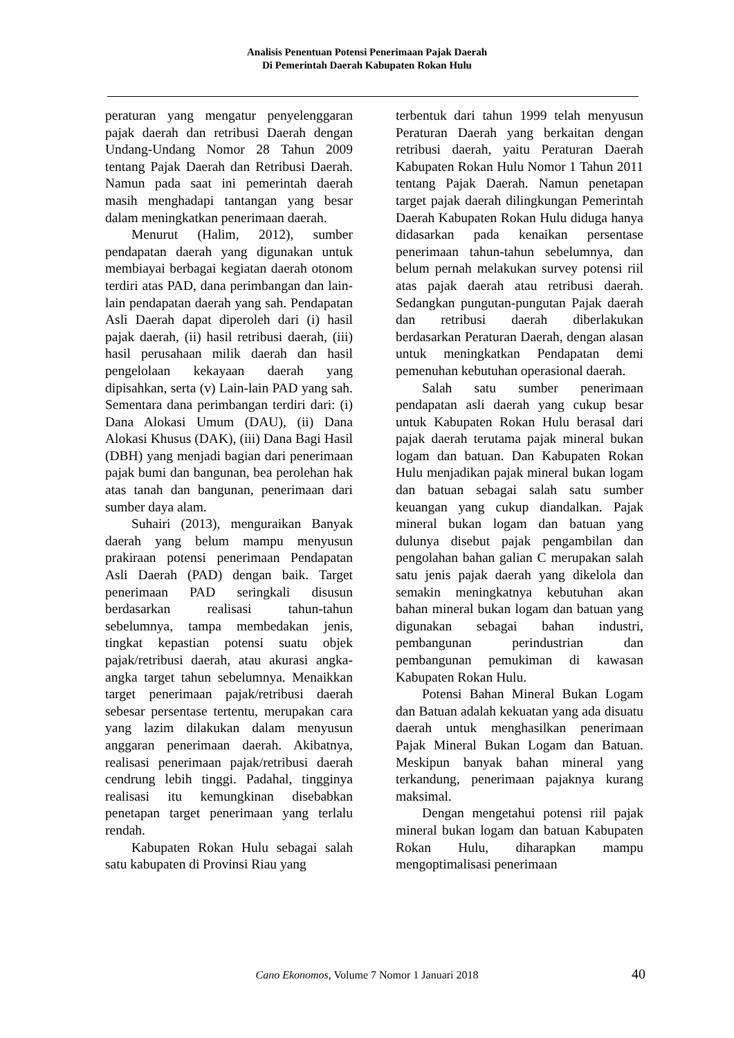Analisis Penentuan Potensi Penerimaan Pajak Daerah
Di Pemerintah Daerah Kabupaten Rokan Hulu
peraturan yang mengatur penyelenggaran pajak daerah dan retribusi Daerah dengan Undang-Undang Nomor 28 Tahun 2009 tentang Pajak Daerah dan Retribusi Daerah. Namun pada saat ini pemerintah daerah masih menghadapi tantangan yang besar dalam meningkatkan penerimaan daerah.
Menurut (Halim, 2012), sumber pendapatan daerah yang digunakan untuk membiayai berbagai kegiatan daerah otonom terdiri atas PAD, dana perimbangan dan lain-lain pendapatan daerah yang sah. Pendapatan Asli Daerah dapat diperoleh dari (i) hasil pajak daerah, (ii) hasil retribusi daerah, (iii) hasil perusahaan milik daerah dan hasil pengelolaan kekayaan daerah yang dipisahkan, serta (v) Lain-lain PAD yang sah. Sementara dana perimbangan terdiri dari: (i) Dana Alokasi Umum (DAU), (ii) Dana Alokasi Khusus (DAK), (iii) Dana Bagi Hasil (DBH) yang menjadi bagian dari penerimaan pajak bumi dan bangunan, bea perolehan hak atas tanah dan bangunan, penerimaan dari sumber daya alam.
Suhairi (2013), menguraikan Banyak daerah yang belum mampu menyusun prakiraan potensi penerimaan Pendapatan Asli Daerah (PAD) dengan baik. Target penerimaan PAD seringkali disusun berdasarkan realisasi tahun-tahun sebelumnya, tampa membedakan jenis, tingkat kepastian potensi suatu objek pajak/retribusi daerah, atau akurasi angka-angka target tahun sebelumnya. Menaikkan target penerimaan pajak/retribusi daerah sebesar persentase tertentu, merupakan cara yang lazim dilakukan dalam menyusun anggaran penerimaan daerah. Akibatnya, realisasi penerimaan pajak/retribusi daerah cendrung lebih tinggi. Padahal, tingginya realisasi itu kemungkinan disebabkan penetapan target penerimaan yang terlalu rendah.
Kabupaten Rokan Hulu sebagai salah satu kabupaten di Provinsi Riau yang
terbentuk dari tahun 1999 telah menyusun Peraturan Daerah yang berkaitan dengan retribusi daerah, yaitu Peraturan Daerah Kabupaten Rokan Hulu Nomor 1 Tahun 2011 tentang Pajak Daerah. Namun penetapan target pajak daerah dilingkungan Pemerintah Daerah Kabupaten Rokan Hulu diduga hanya didasarkan pada kenaikan persentase penerimaan tahun-tahun sebelumnya, dan belum pernah melakukan survey potensi riil atas pajak daerah atau retribusi daerah. Sedangkan pungutan-pungutan Pajak daerah dan retribusi daerah diberlakukan berdasarkan Peraturan Daerah, dengan alasan untuk meningkatkan Pendapatan demi pemenuhan kebutuhan operasional daerah.
Salah satu sumber penerimaan pendapatan asli daerah yang cukup besar untuk Kabupaten Rokan Hulu berasal dari pajak daerah terutama pajak mineral bukan logam dan batuan. Dan Kabupaten Rokan Hulu menjadikan pajak mineral bukan logam dan batuan sebagai salah satu sumber keuangan yang cukup diandalkan. Pajak mineral bukan logam dan batuan yang dulunya disebut pajak pengambilan dan pengolahan bahan galian C merupakan salah satu jenis pajak daerah yang dikelola dan semakin meningkatnya kebutuhan akan bahan mineral bukan logam dan batuan yang digunakan sebagai bahan industri, pembangunan perindustrian dan pembangunan pemukiman di kawasan Kabupaten Rokan Hulu.
Potensi Bahan Mineral Bukan Logam dan Batuan adalah kekuatan yang ada disuatu daerah untuk menghasilkan penerimaan Pajak Mineral Bukan Logam dan Batuan. Meskipun banyak bahan mineral yang terkandung, penerimaan pajaknya kurang maksimal.
Dengan mengetahui potensi riil pajak mineral bukan logam dan batuan Kabupaten Rokan Hulu, diharapkan mampu mengoptimalisasi penerimaan
Cano Ekonomos, Volume 7 Nomor 1 Januari 2018 40